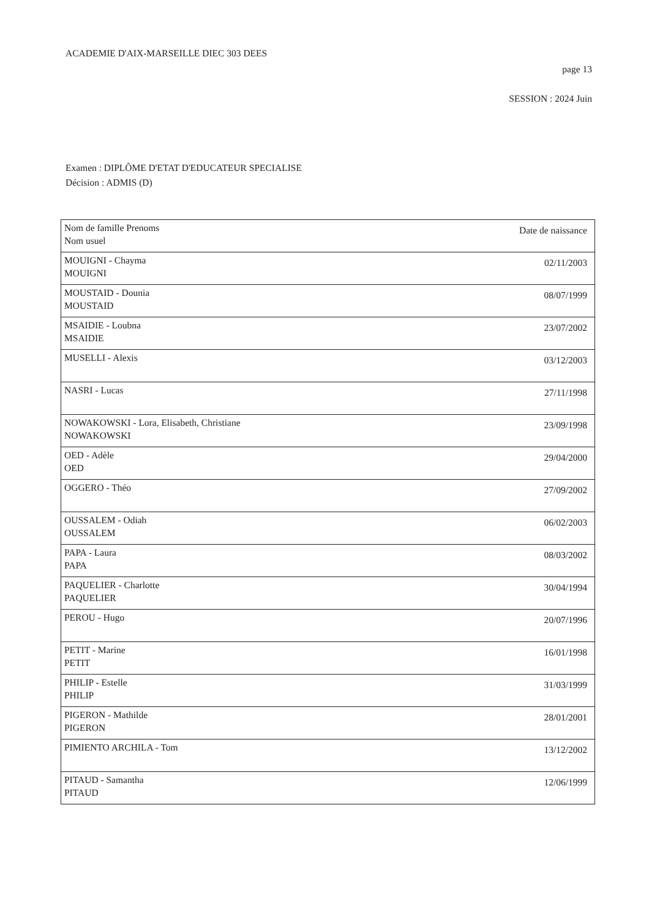ACADEMIE D'AIX-MARSEILLE DIEC 303 DEES
page 13
SESSION : 2024 Juin
Examen : DIPLÔME D'ETAT D'EDUCATEUR SPECIALISE
Décision : ADMIS (D)
| Nom de famille Prenoms Nom usuel | Date de naissance |
| --- | --- |
| MOUIGNI - Chayma MOUIGNI | 02/11/2003 |
| MOUSTAID - Dounia MOUSTAID | 08/07/1999 |
| MSAIDIE - Loubna MSAIDIE | 23/07/2002 |
| MUSELLI - Alexis | 03/12/2003 |
| NASRI - Lucas | 27/11/1998 |
| NOWAKOWSKI - Lora, Elisabeth, Christiane NOWAKOWSKI | 23/09/1998 |
| OED - Adèle OED | 29/04/2000 |
| OGGERO - Théo | 27/09/2002 |
| OUSSALEM - Odiah OUSSALEM | 06/02/2003 |
| PAPA - Laura PAPA | 08/03/2002 |
| PAQUELIER - Charlotte PAQUELIER | 30/04/1994 |
| PEROU - Hugo | 20/07/1996 |
| PETIT - Marine PETIT | 16/01/1998 |
| PHILIP - Estelle PHILIP | 31/03/1999 |
| PIGERON - Mathilde PIGERON | 28/01/2001 |
| PIMIENTO ARCHILA - Tom | 13/12/2002 |
| PITAUD - Samantha PITAUD | 12/06/1999 |